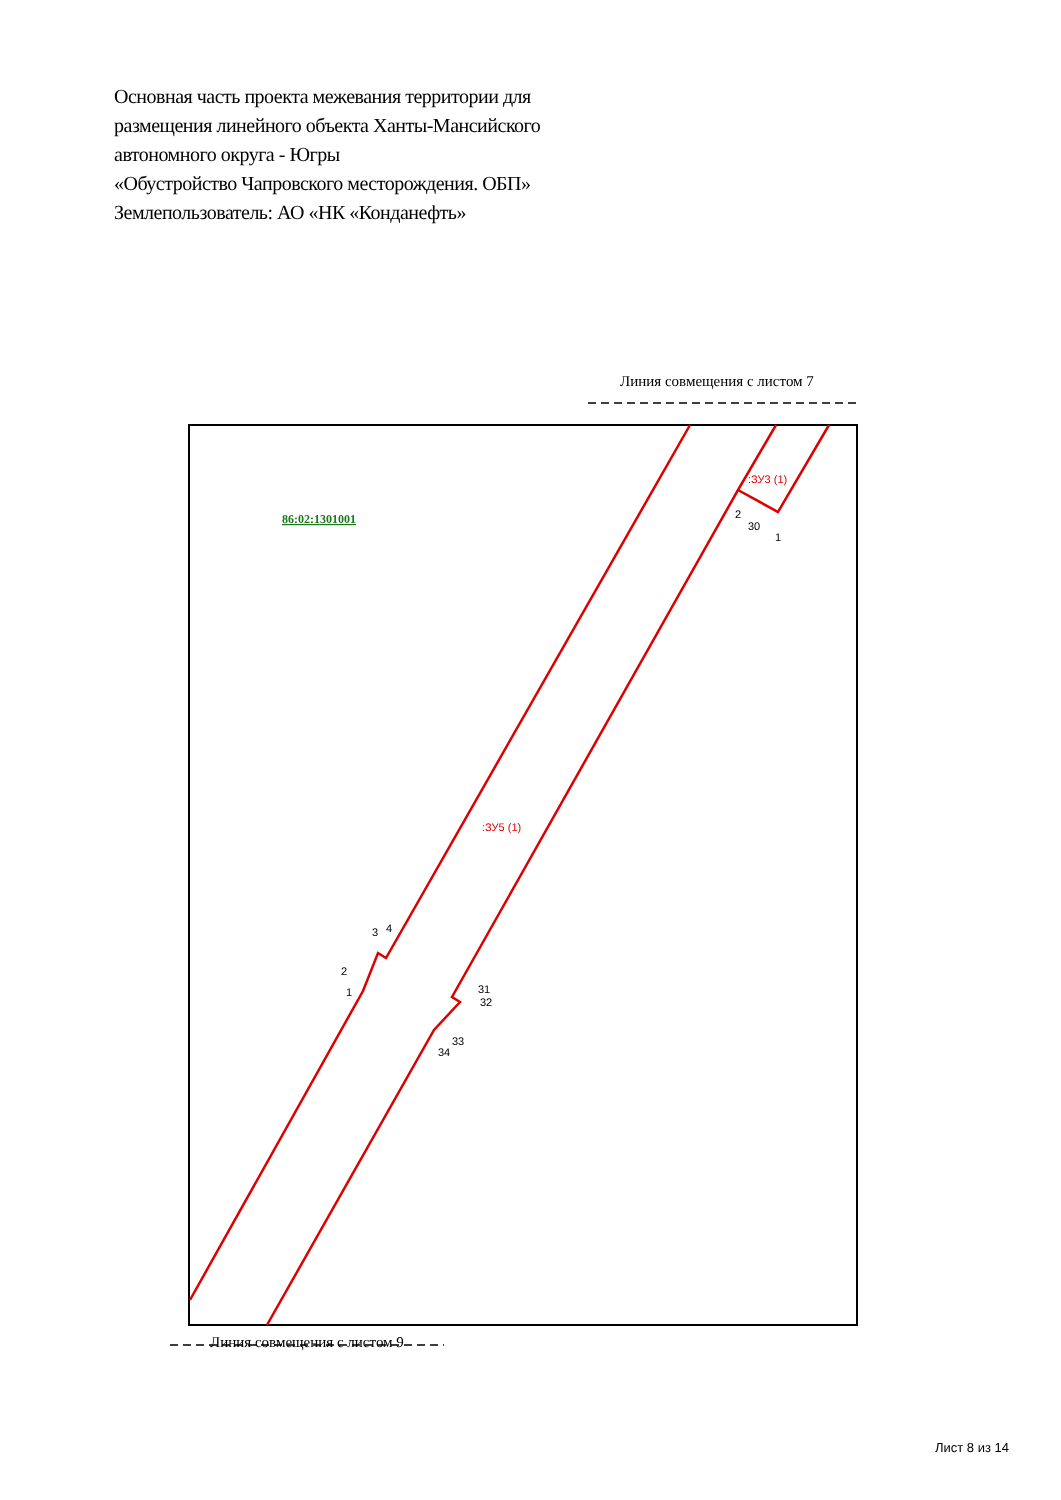Основная часть проекта межевания территории для
размещения линейного объекта Ханты-Мансийского
автономного округа - Югры
«Обустройство Чапровского месторождения. ОБП»
Землепользователь: АО «НК «Конданефть»
Линия совмещения с листом 7
:ЗУ3 (1)
:ЗУ5 (1)
2
30
1
3
4
2
1
31
32
33
34
86:02:1301001
Линия совмещения с листом 9
Лист 8 из 14